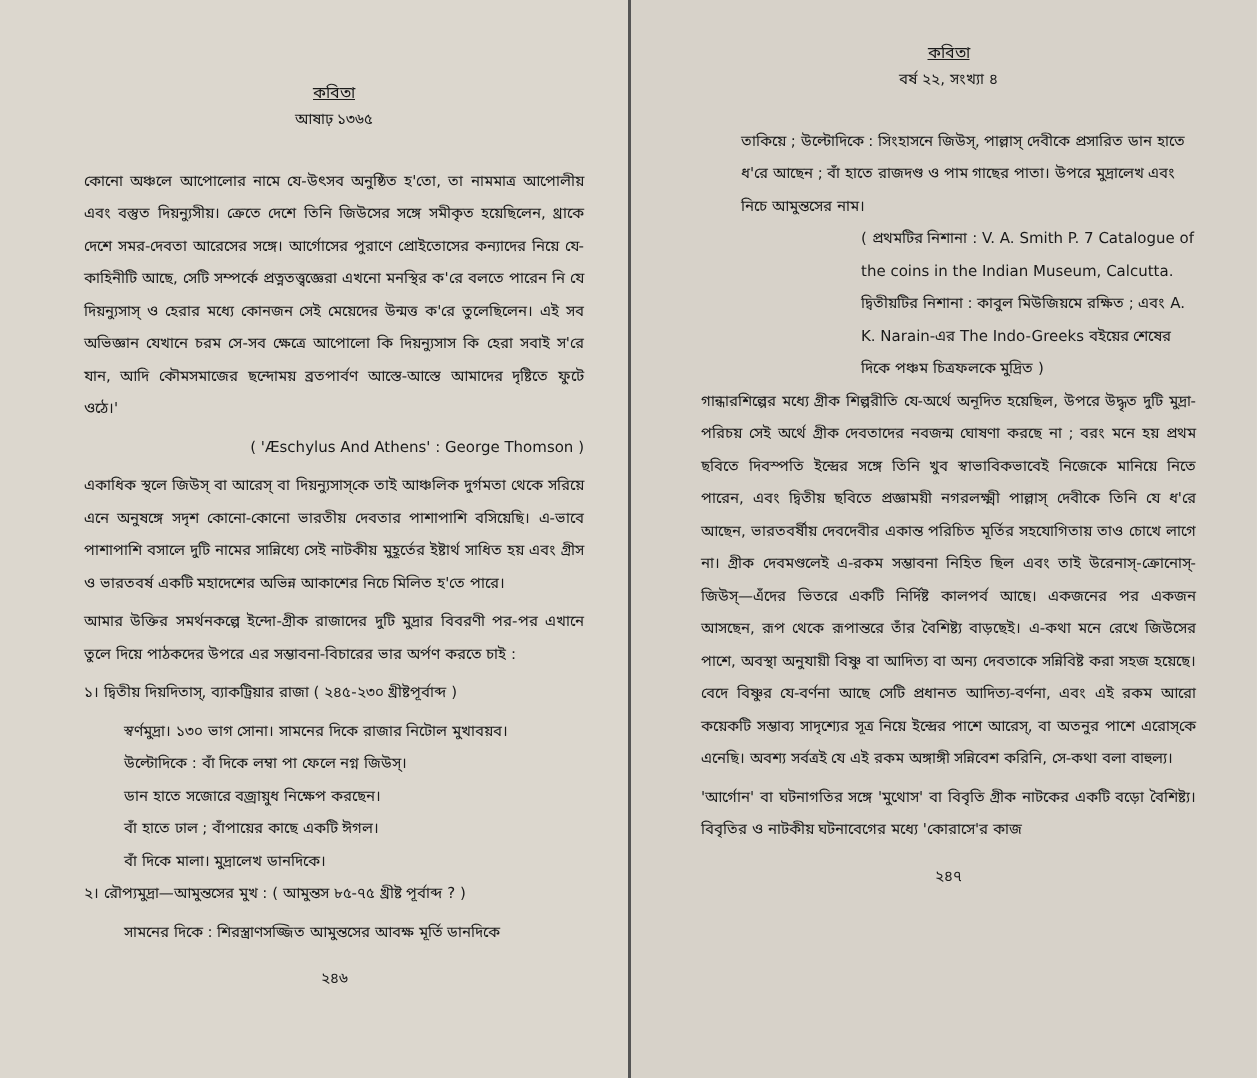কবিতা
আষাঢ় ১৩৬৫
কোনো অঞ্চলে আপোলোর নামে যে-উৎসব অনুষ্ঠিত হ'তো, তা নামমাত্র আপোলীয় এবং বস্তুত দিয়ন্যুসীয়। ক্রেতে দেশে তিনি জিউসের সঙ্গে সমীকৃত হয়েছিলেন, থ্রাকে দেশে সমর-দেবতা আরেসের সঙ্গে। আর্গোসের পুরাণে প্রোইতোসের কন্যাদের নিয়ে যে-কাহিনীটি আছে, সেটি সম্পর্কে প্রত্নতত্ত্বজ্ঞেরা এখনো মনস্থির ক'রে বলতে পারেন নি যে দিয়ন্যুসাস্ ও হেরার মধ্যে কোনজন সেই মেয়েদের উন্মত্ত ক'রে তুলেছিলেন। এই সব অভিজ্ঞান যেখানে চরম সে-সব ক্ষেত্রে আপোলো কি দিয়ন্যুসাস কি হেরা সবাই স'রে যান, আদি কৌমসমাজের ছন্দোময় ব্রতপার্বণ আস্তে-আস্তে আমাদের দৃষ্টিতে ফুটে ওঠে।'
( 'Æschylus And Athens' : George Thomson )
একাধিক স্থলে জিউস্ বা আরেস্ বা দিয়ন্যুসাস্‌কে তাই আঞ্চলিক দুর্গমতা থেকে সরিয়ে এনে অনুষঙ্গে সদৃশ কোনো-কোনো ভারতীয় দেবতার পাশাপাশি বসিয়েছি। এ-ভাবে পাশাপাশি বসালে দুটি নামের সান্নিধ্যে সেই নাটকীয় মুহূর্তের ইষ্টার্থ সাধিত হয় এবং গ্রীস ও ভারতবর্ষ একটি মহাদেশের অভিন্ন আকাশের নিচে মিলিত হ'তে পারে।
আমার উক্তির সমর্থনকল্পে ইন্দো-গ্রীক রাজাদের দুটি মুদ্রার বিবরণী পর-পর এখানে তুলে দিয়ে পাঠকদের উপরে এর সম্ভাবনা-বিচারের ভার অর্পণ করতে চাই :
১। দ্বিতীয় দিয়দিতাস্, ব্যাকট্রিয়ার রাজা ( ২৪৫-২৩০ খ্রীষ্টপূর্বাব্দ )
স্বর্ণমুদ্রা। ১৩০ ভাগ সোনা। সামনের দিকে রাজার নিটোল মুখাবয়ব।
উল্টোদিকে : বাঁ দিকে লম্বা পা ফেলে নগ্ন জিউস্।
ডান হাতে সজোরে বজ্রায়ুধ নিক্ষেপ করছেন।
বাঁ হাতে ঢাল ; বাঁপায়ের কাছে একটি ঈগল।
বাঁ দিকে মালা। মুদ্রালেখ ডানদিকে।
২। রৌপ্যমুদ্রা—আমুন্তসের মুখ : ( আমুন্তস ৮৫-৭৫ খ্রীষ্ট পূর্বাব্দ ? )
সামনের দিকে : শিরস্ত্রাণসজ্জিত আমুন্তসের আবক্ষ মূর্তি ডানদিকে
২৪৬
কবিতা
বর্ষ ২২, সংখ্যা ৪
তাকিয়ে ; উল্টোদিকে : সিংহাসনে জিউস্, পাল্লাস্ দেবীকে প্রসারিত ডান হাতে ধ'রে আছেন ; বাঁ হাতে রাজদণ্ড ও পাম গাছের পাতা। উপরে মুদ্রালেখ এবং নিচে আমুন্তসের নাম।
( প্রথমটির নিশানা : V. A. Smith P. 7 Catalogue of the coins in the Indian Museum, Calcutta.
দ্বিতীয়টির নিশানা : কাবুল মিউজিয়মে রক্ষিত ; এবং A. K. Narain-এর The Indo-Greeks বইয়ের শেষের দিকে পঞ্চম চিত্রফলকে মুদ্রিত )
গান্ধারশিল্পের মধ্যে গ্রীক শিল্পরীতি যে-অর্থে অনূদিত হয়েছিল, উপরে উদ্ধৃত দুটি মুদ্রা-পরিচয় সেই অর্থে গ্রীক দেবতাদের নবজন্ম ঘোষণা করছে না ; বরং মনে হয় প্রথম ছবিতে দিবস্পতি ইন্দ্রের সঙ্গে তিনি খুব স্বাভাবিকভাবেই নিজেকে মানিয়ে নিতে পারেন, এবং দ্বিতীয় ছবিতে প্রজ্ঞাময়ী নগরলক্ষ্মী পাল্লাস্ দেবীকে তিনি যে ধ'রে আছেন, ভারতবর্ষীয় দেবদেবীর একান্ত পরিচিত মূর্তির সহযোগিতায় তাও চোখে লাগে না। গ্রীক দেবমণ্ডলেই এ-রকম সম্ভাবনা নিহিত ছিল এবং তাই উরেনাস্-ক্রোনোস্-জিউস্—এঁদের ভিতরে একটি নির্দিষ্ট কালপর্ব আছে। একজনের পর একজন আসছেন, রূপ থেকে রূপান্তরে তাঁর বৈশিষ্ট্য বাড়ছেই। এ-কথা মনে রেখে জিউসের পাশে, অবস্থা অনুযায়ী বিষ্ণু বা আদিত্য বা অন্য দেবতাকে সন্নিবিষ্ট করা সহজ হয়েছে। বেদে বিষ্ণুর যে-বর্ণনা আছে সেটি প্রধানত আদিত্য-বর্ণনা, এবং এই রকম আরো কয়েকটি সম্ভাব্য সাদৃশ্যের সূত্র নিয়ে ইন্দ্রের পাশে আরেস্, বা অতনুর পাশে এরোস্‌কে এনেছি। অবশ্য সর্বত্রই যে এই রকম অঙ্গাঙ্গী সন্নিবেশ করিনি, সে-কথা বলা বাহুল্য।
'আর্গোন' বা ঘটনাগতির সঙ্গে 'মুথোস' বা বিবৃতি গ্রীক নাটকের একটি বড়ো বৈশিষ্ট্য। বিবৃতির ও নাটকীয় ঘটনাবেগের মধ্যে 'কোরাসে'র কাজ
২৪৭